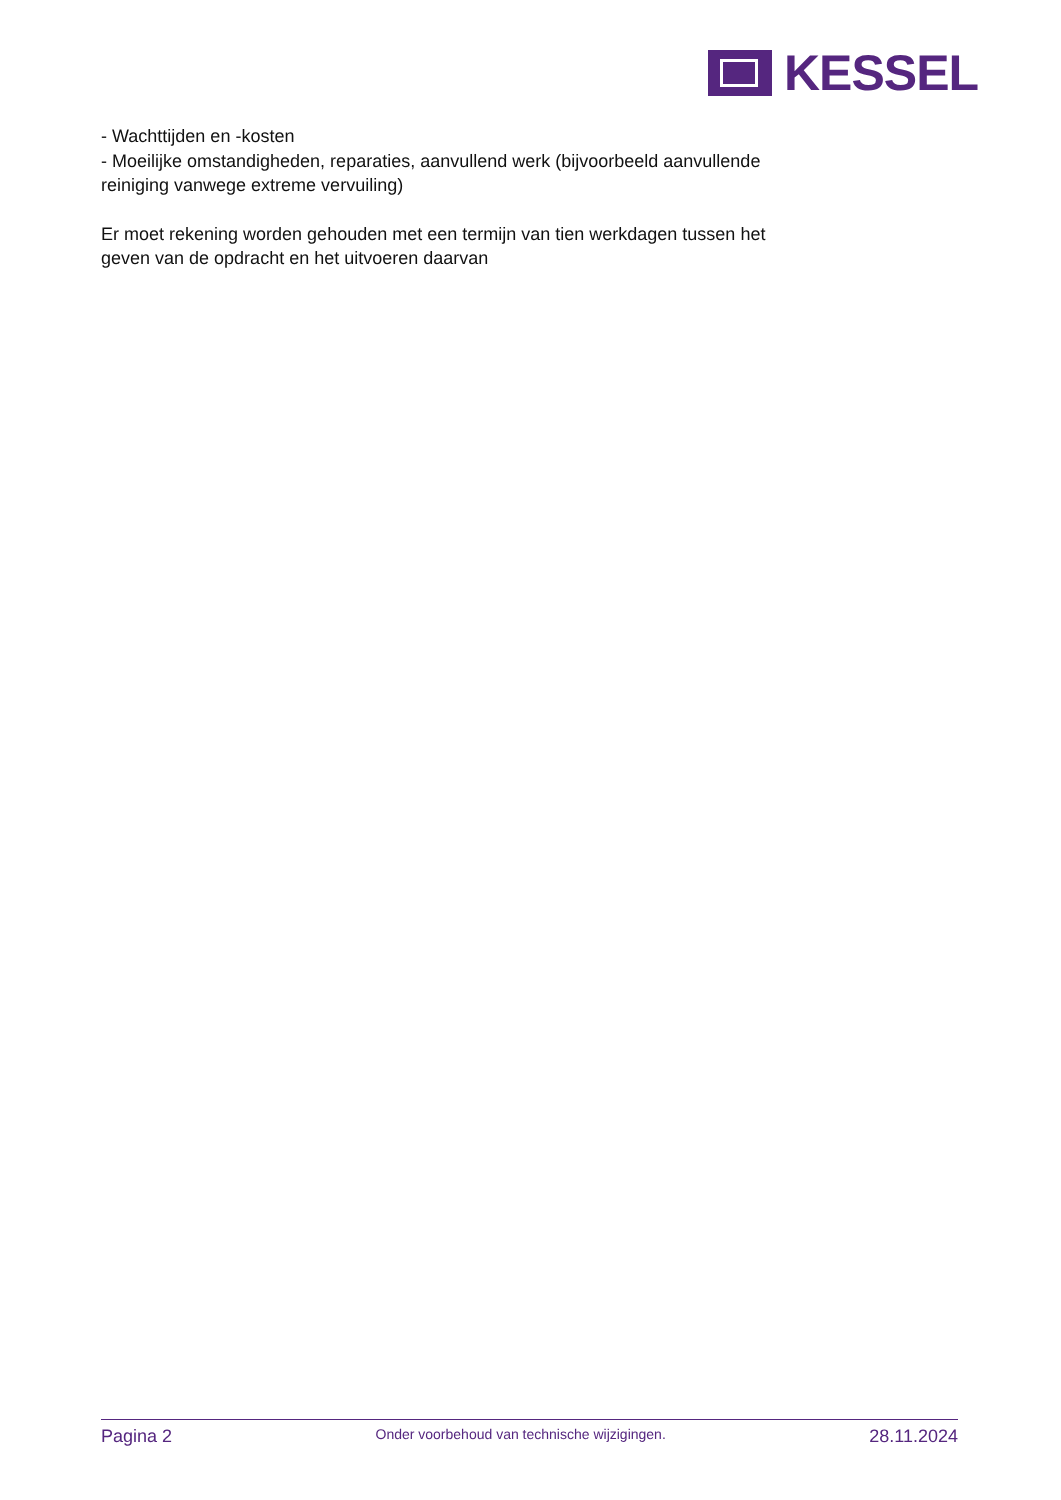KESSEL
- Wachttijden en -kosten
- Moeilijke omstandigheden, reparaties, aanvullend werk (bijvoorbeeld aanvullende reiniging vanwege extreme vervuiling)
Er moet rekening worden gehouden met een termijn van tien werkdagen tussen het geven van de opdracht en het uitvoeren daarvan
Pagina 2 Onder voorbehoud van technische wijzigingen. 28.11.2024